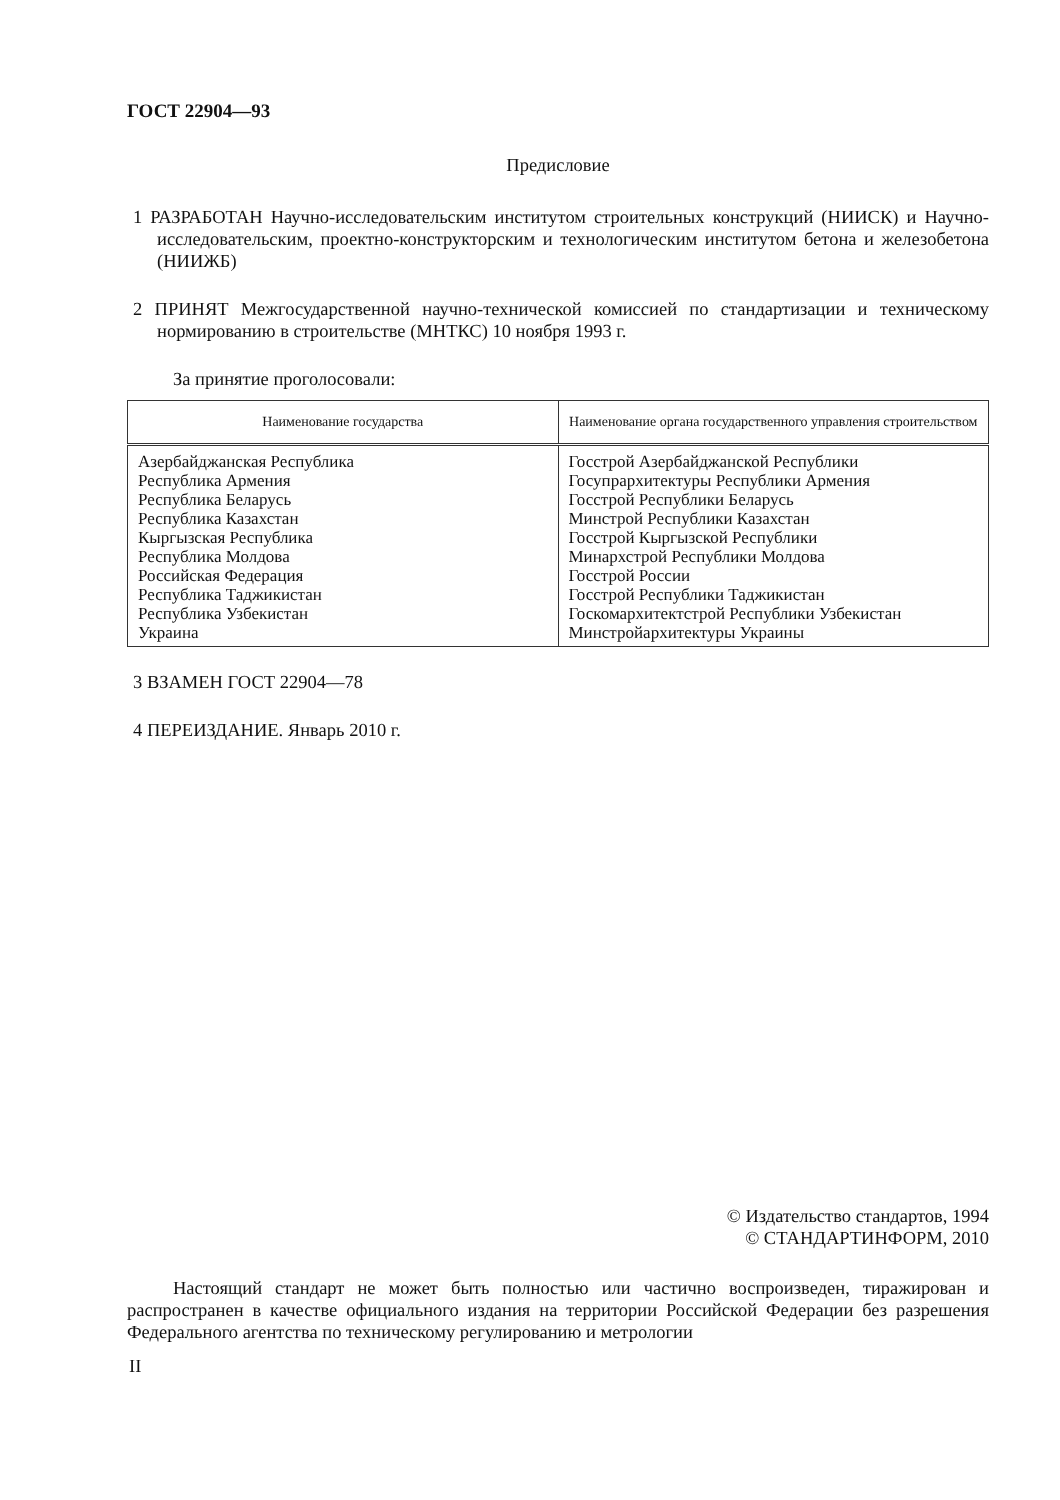ГОСТ 22904—93
Предисловие
1 РАЗРАБОТАН Научно-исследовательским институтом строительных конструкций (НИИСК) и Научно-исследовательским, проектно-конструкторским и технологическим институтом бетона и железобетона (НИИЖБ)
2 ПРИНЯТ Межгосударственной научно-технической комиссией по стандартизации и техническому нормированию в строительстве (МНТКС) 10 ноября 1993 г.
За принятие проголосовали:
| Наименование государства | Наименование органа государственного управления строительством |
| --- | --- |
| Азербайджанская Республика Республика Армения Республика Беларусь Республика Казахстан Кыргызская Республика Республика Молдова Российская Федерация Республика Таджикистан Республика Узбекистан Украина | Госстрой Азербайджанской Республики Госупрархитектуры Республики Армения Госстрой Республики Беларусь Минстрой Республики Казахстан Госстрой Кыргызской Республики Минархстрой Республики Молдова Госстрой России Госстрой Республики Таджикистан Госкомархитектстрой Республики Узбекистан Минстройархитектуры Украины |
3 ВЗАМЕН ГОСТ 22904—78
4 ПЕРЕИЗДАНИЕ. Январь 2010 г.
© Издательство стандартов, 1994
© СТАНДАРТИНФОРМ, 2010
Настоящий стандарт не может быть полностью или частично воспроизведен, тиражирован и распространен в качестве официального издания на территории Российской Федерации без разрешения Федерального агентства по техническому регулированию и метрологии
II